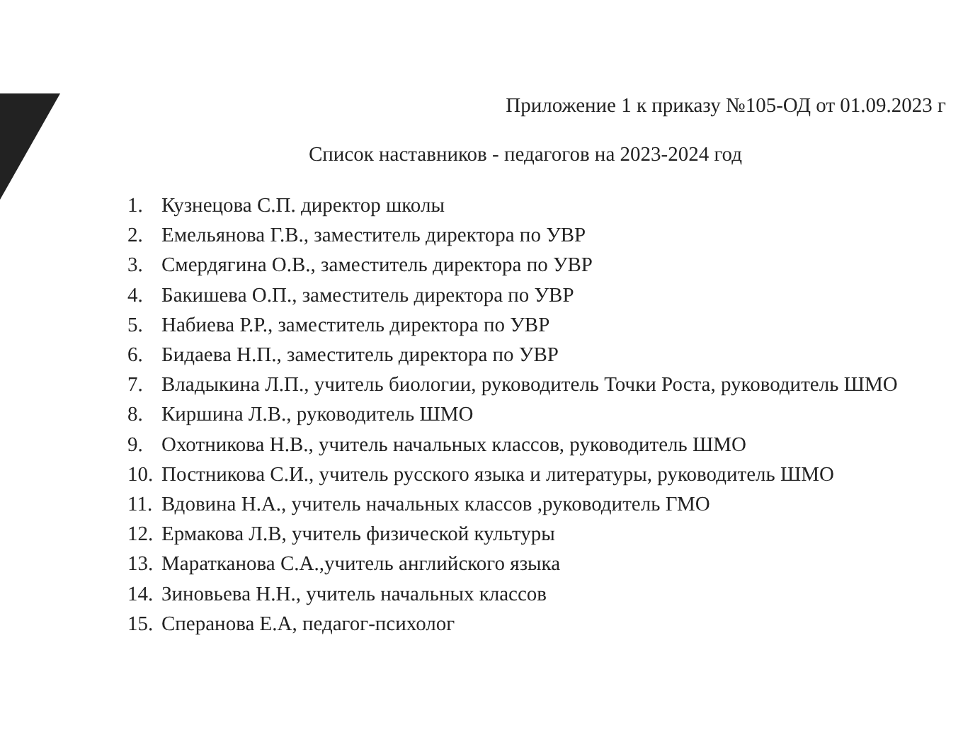Приложение 1 к приказу №105-ОД от 01.09.2023 г
Список наставников - педагогов на 2023-2024 год
1. Кузнецова С.П. директор школы
2. Емельянова Г.В., заместитель директора по УВР
3. Смердягина О.В., заместитель директора по УВР
4. Бакишева О.П., заместитель директора по УВР
5. Набиева Р.Р., заместитель директора по УВР
6. Бидаева Н.П., заместитель директора по УВР
7. Владыкина Л.П., учитель биологии, руководитель Точки Роста, руководитель ШМО
8. Киршина Л.В., руководитель ШМО
9. Охотникова Н.В., учитель начальных классов, руководитель ШМО
10. Постникова С.И., учитель русского языка и литературы, руководитель ШМО
11. Вдовина Н.А., учитель начальных классов ,руководитель ГМО
12. Ермакова Л.В, учитель физической культуры
13. Маратканова С.А.,учитель английского языка
14. Зиновьева Н.Н., учитель начальных классов
15. Сперанова Е.А, педагог-психолог